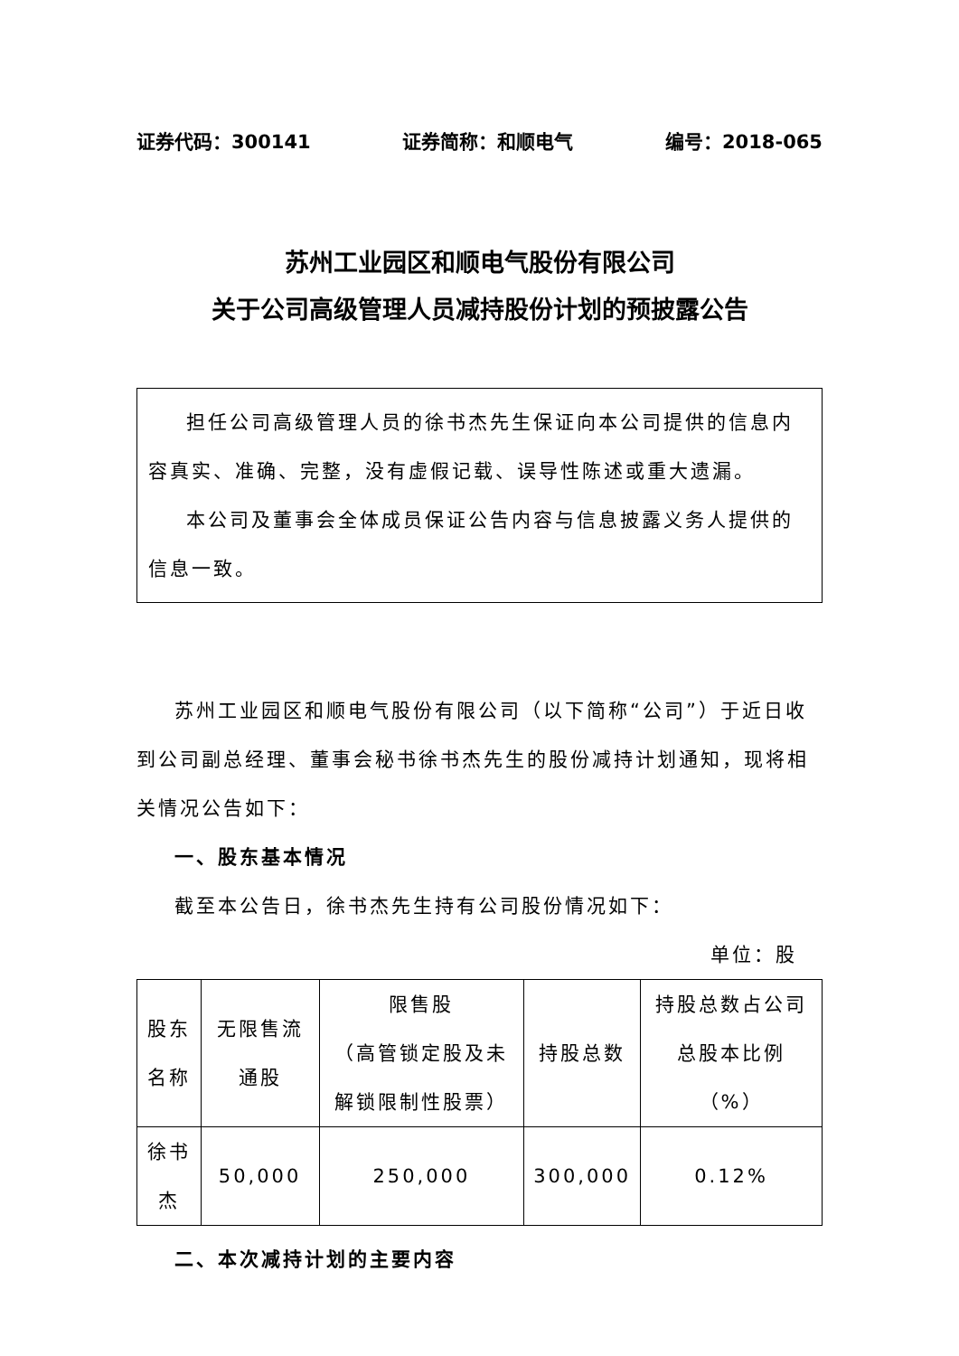证券代码：300141 证券简称：和顺电气 编号：2018-065
苏州工业园区和顺电气股份有限公司
关于公司高级管理人员减持股份计划的预披露公告
担任公司高级管理人员的徐书杰先生保证向本公司提供的信息内容真实、准确、完整，没有虚假记载、误导性陈述或重大遗漏。
本公司及董事会全体成员保证公告内容与信息披露义务人提供的信息一致。
苏州工业园区和顺电气股份有限公司（以下简称“公司”）于近日收到公司副总经理、董事会秘书徐书杰先生的股份减持计划通知，现将相关情况公告如下：
一、股东基本情况
截至本公告日，徐书杰先生持有公司股份情况如下：
单位：股
| 股东名称 | 无限售流通股 | 限售股 （高管锁定股及未解锁限制性股票） | 持股总数 | 持股总数占公司总股本比例（%） |
| --- | --- | --- | --- | --- |
| 徐书杰 | 50,000 | 250,000 | 300,000 | 0.12% |
二、本次减持计划的主要内容